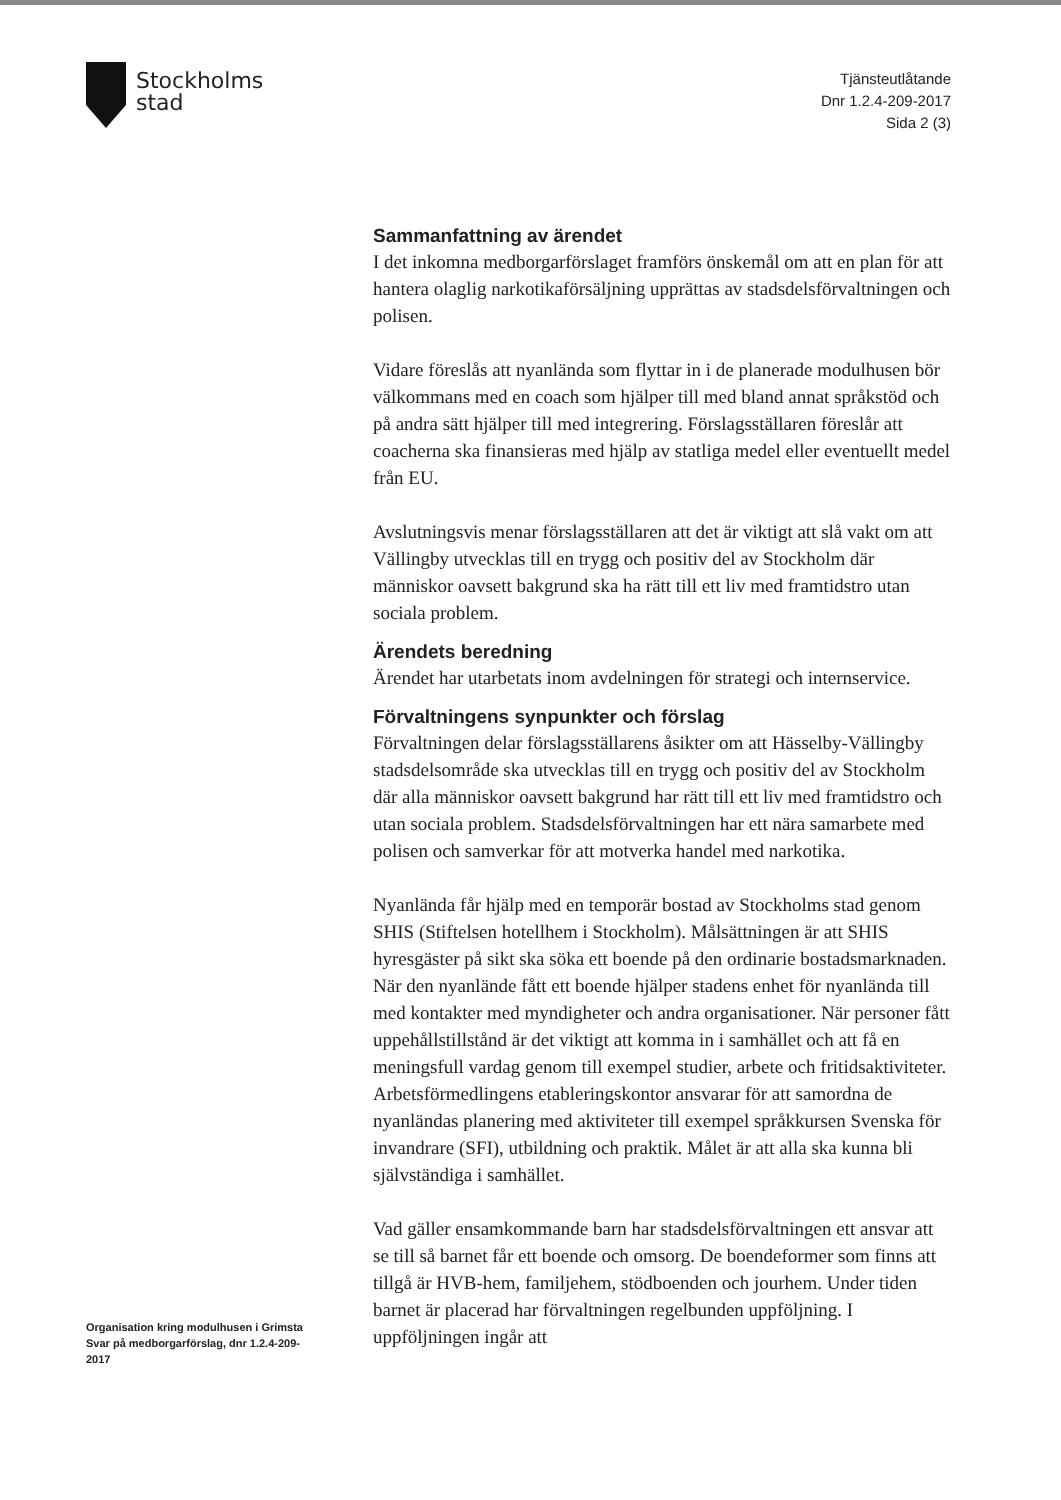Stockholms
stad
Tjänsteutlåtande
Dnr 1.2.4-209-2017
Sida 2 (3)
Organisation kring modulhusen i Grimsta
Svar på medborgarförslag, dnr 1.2.4-209-2017
Sammanfattning av ärendet
I det inkomna medborgarförslaget framförs önskemål om att en plan för att hantera olaglig narkotikaförsäljning upprättas av stadsdelsförvaltningen och polisen.
Vidare föreslås att nyanlända som flyttar in i de planerade modulhusen bör välkommans med en coach som hjälper till med bland annat språkstöd och på andra sätt hjälper till med integrering. Förslagsställaren föreslår att coacherna ska finansieras med hjälp av statliga medel eller eventuellt medel från EU.
Avslutningsvis menar förslagsställaren att det är viktigt att slå vakt om att Vällingby utvecklas till en trygg och positiv del av Stockholm där människor oavsett bakgrund ska ha rätt till ett liv med framtidstro utan sociala problem.
Ärendets beredning
Ärendet har utarbetats inom avdelningen för strategi och internservice.
Förvaltningens synpunkter och förslag
Förvaltningen delar förslagsställarens åsikter om att Hässelby-Vällingby stadsdelsområde ska utvecklas till en trygg och positiv del av Stockholm där alla människor oavsett bakgrund har rätt till ett liv med framtidstro och utan sociala problem. Stadsdelsförvaltningen har ett nära samarbete med polisen och samverkar för att motverka handel med narkotika.
Nyanlända får hjälp med en temporär bostad av Stockholms stad genom SHIS (Stiftelsen hotellhem i Stockholm). Målsättningen är att SHIS hyresgäster på sikt ska söka ett boende på den ordinarie bostadsmarknaden. När den nyanlände fått ett boende hjälper stadens enhet för nyanlända till med kontakter med myndigheter och andra organisationer. När personer fått uppehållstillstånd är det viktigt att komma in i samhället och att få en meningsfull vardag genom till exempel studier, arbete och fritidsaktiviteter. Arbetsförmedlingens etableringskontor ansvarar för att samordna de nyanländas planering med aktiviteter till exempel språkkursen Svenska för invandrare (SFI), utbildning och praktik. Målet är att alla ska kunna bli självständiga i samhället.
Vad gäller ensamkommande barn har stadsdelsförvaltningen ett ansvar att se till så barnet får ett boende och omsorg. De boendeformer som finns att tillgå är HVB-hem, familjehem, stödboenden och jourhem. Under tiden barnet är placerad har förvaltningen regelbunden uppföljning. I uppföljningen ingår att